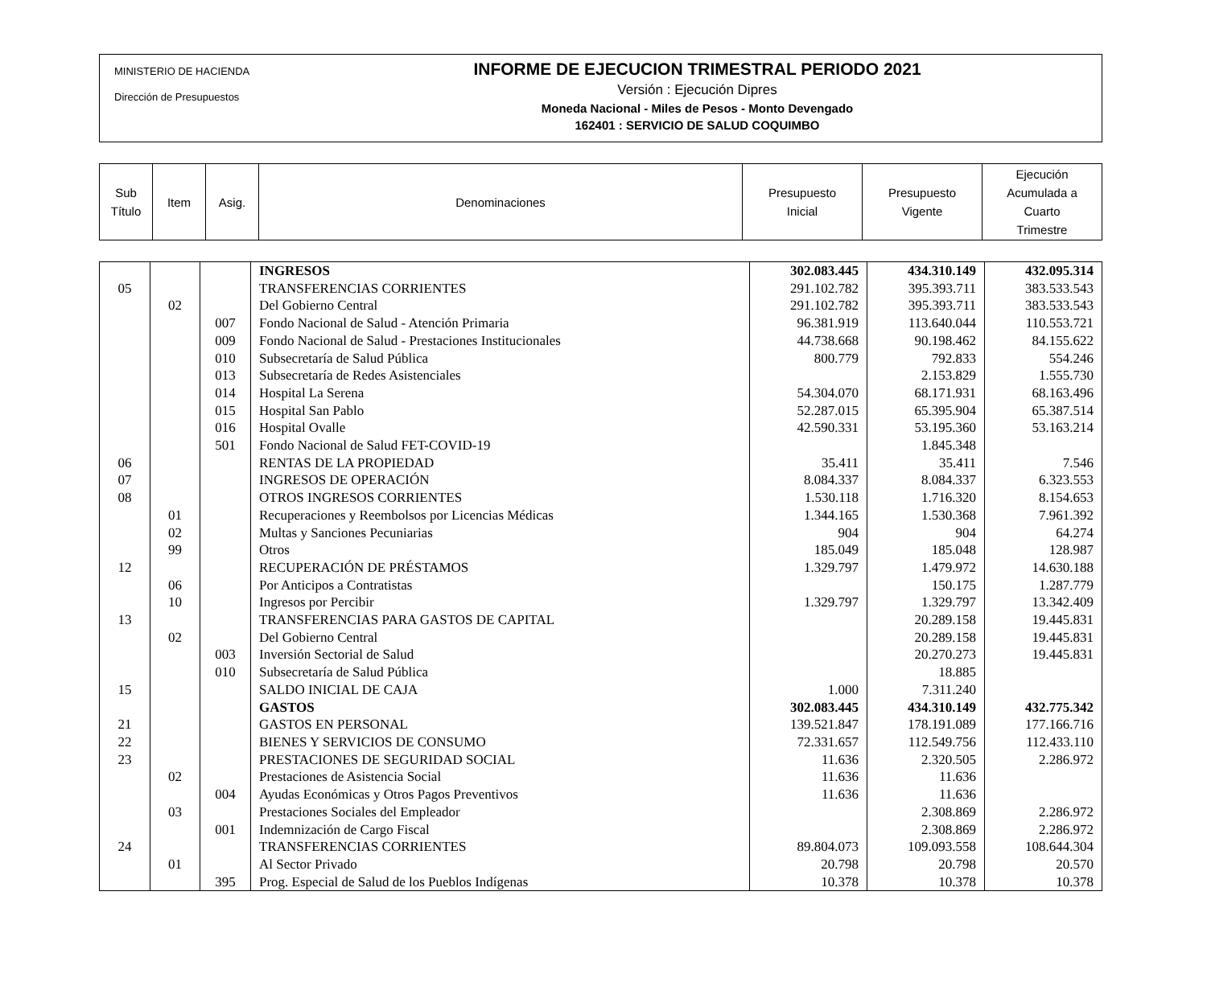MINISTERIO DE HACIENDA
Dirección de Presupuestos
INFORME DE EJECUCION TRIMESTRAL PERIODO 2021
Versión : Ejecución Dipres
Moneda Nacional - Miles de Pesos - Monto Devengado
162401 : SERVICIO DE SALUD COQUIMBO
| Sub Título | Item | Asig. | Denominaciones | Presupuesto Inicial | Presupuesto Vigente | Ejecución Acumulada a Cuarto Trimestre |
| | | | INGRESOS | 302.083.445 | 434.310.149 | 432.095.314 |
| 05 | | | TRANSFERENCIAS CORRIENTES | 291.102.782 | 395.393.711 | 383.533.543 |
| | 02 | | Del Gobierno Central | 291.102.782 | 395.393.711 | 383.533.543 |
| | | 007 | Fondo Nacional de Salud - Atención Primaria | 96.381.919 | 113.640.044 | 110.553.721 |
| | | 009 | Fondo Nacional de Salud - Prestaciones Institucionales | 44.738.668 | 90.198.462 | 84.155.622 |
| | | 010 | Subsecretaría de Salud Pública | 800.779 | 792.833 | 554.246 |
| | | 013 | Subsecretaría de Redes Asistenciales | | 2.153.829 | 1.555.730 |
| | | 014 | Hospital La Serena | 54.304.070 | 68.171.931 | 68.163.496 |
| | | 015 | Hospital San Pablo | 52.287.015 | 65.395.904 | 65.387.514 |
| | | 016 | Hospital Ovalle | 42.590.331 | 53.195.360 | 53.163.214 |
| | | 501 | Fondo Nacional de Salud FET-COVID-19 | | 1.845.348 | |
| 06 | | | RENTAS DE LA PROPIEDAD | 35.411 | 35.411 | 7.546 |
| 07 | | | INGRESOS DE OPERACIÓN | 8.084.337 | 8.084.337 | 6.323.553 |
| 08 | | | OTROS INGRESOS CORRIENTES | 1.530.118 | 1.716.320 | 8.154.653 |
| | 01 | | Recuperaciones y Reembolsos por Licencias Médicas | 1.344.165 | 1.530.368 | 7.961.392 |
| | 02 | | Multas y Sanciones Pecuniarias | 904 | 904 | 64.274 |
| | 99 | | Otros | 185.049 | 185.048 | 128.987 |
| 12 | | | RECUPERACIÓN DE PRÉSTAMOS | 1.329.797 | 1.479.972 | 14.630.188 |
| | 06 | | Por Anticipos a Contratistas | | 150.175 | 1.287.779 |
| | 10 | | Ingresos por Percibir | 1.329.797 | 1.329.797 | 13.342.409 |
| 13 | | | TRANSFERENCIAS PARA GASTOS DE CAPITAL | | 20.289.158 | 19.445.831 |
| | 02 | | Del Gobierno Central | | 20.289.158 | 19.445.831 |
| | | 003 | Inversión Sectorial de Salud | | 20.270.273 | 19.445.831 |
| | | 010 | Subsecretaría de Salud Pública | | 18.885 | |
| 15 | | | SALDO INICIAL DE CAJA | 1.000 | 7.311.240 | |
| | | | GASTOS | 302.083.445 | 434.310.149 | 432.775.342 |
| 21 | | | GASTOS EN PERSONAL | 139.521.847 | 178.191.089 | 177.166.716 |
| 22 | | | BIENES Y SERVICIOS DE CONSUMO | 72.331.657 | 112.549.756 | 112.433.110 |
| 23 | | | PRESTACIONES DE SEGURIDAD SOCIAL | 11.636 | 2.320.505 | 2.286.972 |
| | 02 | | Prestaciones de Asistencia Social | 11.636 | 11.636 | |
| | | 004 | Ayudas Económicas y Otros Pagos Preventivos | 11.636 | 11.636 | |
| | 03 | | Prestaciones Sociales del Empleador | | 2.308.869 | 2.286.972 |
| | | 001 | Indemnización de Cargo Fiscal | | 2.308.869 | 2.286.972 |
| 24 | | | TRANSFERENCIAS CORRIENTES | 89.804.073 | 109.093.558 | 108.644.304 |
| | 01 | | Al Sector Privado | 20.798 | 20.798 | 20.570 |
| | | 395 | Prog. Especial de Salud de los Pueblos Indígenas | 10.378 | 10.378 | 10.378 |